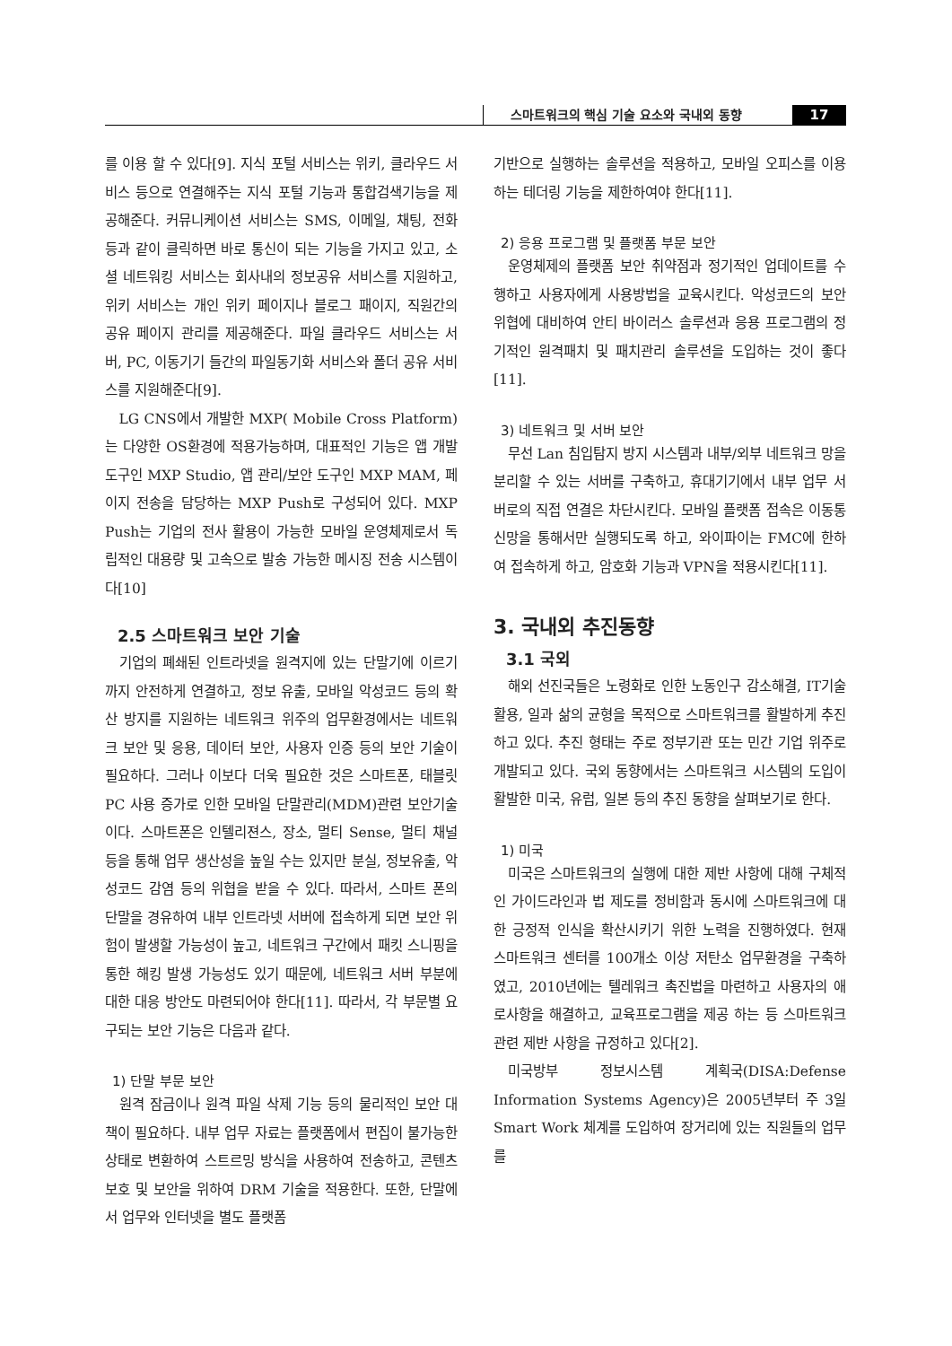스마트워크의 핵심 기술 요소와 국내외 동향
17
를 이용 할 수 있다[9]. 지식 포털 서비스는 위키, 클라우드 서비스 등으로 연결해주는 지식 포털 기능과 통합검색기능을 제공해준다. 커뮤니케이션 서비스는 SMS, 이메일, 채팅, 전화 등과 같이 클릭하면 바로 통신이 되는 기능을 가지고 있고, 소셜 네트워킹 서비스는 회사내의 정보공유 서비스를 지원하고, 위키 서비스는 개인 위키 페이지나 블로그 패이지, 직원간의 공유 페이지 관리를 제공해준다. 파일 클라우드 서비스는 서버, PC, 이동기기 들간의 파일동기화 서비스와 폴더 공유 서비스를 지원해준다[9].
LG CNS에서 개발한 MXP( Mobile Cross Platform)는 다양한 OS환경에 적용가능하며, 대표적인 기능은 앱 개발 도구인 MXP Studio, 앱 관리/보안 도구인 MXP MAM, 페이지 전송을 담당하는 MXP Push로 구성되어 있다. MXP Push는 기업의 전사 활용이 가능한 모바일 운영체제로서 독립적인 대용량 및 고속으로 발송 가능한 메시징 전송 시스템이다[10]
2.5 스마트워크 보안 기술
기업의 폐쇄된 인트라넷을 원격지에 있는 단말기에 이르기까지 안전하게 연결하고, 정보 유출, 모바일 악성코드 등의 확산 방지를 지원하는 네트워크 위주의 업무환경에서는 네트워크 보안 및 응용, 데이터 보안, 사용자 인증 등의 보안 기술이 필요하다. 그러나 이보다 더욱 필요한 것은 스마트폰, 태블릿 PC 사용 증가로 인한 모바일 단말관리(MDM)관련 보안기술이다. 스마트폰은 인텔리젼스, 장소, 멀티 Sense, 멀티 채널 등을 통해 업무 생산성을 높일 수는 있지만 분실, 정보유출, 악성코드 감염 등의 위협을 받을 수 있다. 따라서, 스마트 폰의 단말을 경유하여 내부 인트라넷 서버에 접속하게 되면 보안 위험이 발생할 가능성이 높고, 네트워크 구간에서 패킷 스니핑을 통한 해킹 발생 가능성도 있기 때문에, 네트워크 서버 부분에 대한 대응 방안도 마련되어야 한다[11]. 따라서, 각 부문별 요구되는 보안 기능은 다음과 같다.
1) 단말 부문 보안
원격 잠금이나 원격 파일 삭제 기능 등의 물리적인 보안 대책이 필요하다. 내부 업무 자료는 플랫폼에서 편집이 불가능한 상태로 변환하여 스트르밍 방식을 사용하여 전송하고, 콘텐츠 보호 및 보안을 위하여 DRM 기술을 적용한다. 또한, 단말에서 업무와 인터넷을 별도 플랫폼
기반으로 실행하는 솔루션을 적용하고, 모바일 오피스를 이용하는 테더링 기능을 제한하여야 한다[11].
2) 응용 프로그램 및 플랫폼 부문 보안
운영체제의 플랫폼 보안 취약점과 정기적인 업데이트를 수행하고 사용자에게 사용방법을 교육시킨다. 악성코드의 보안 위협에 대비하여 안티 바이러스 솔루션과 응용 프로그램의 정기적인 원격패치 및 패치관리 솔루션을 도입하는 것이 좋다[11].
3) 네트워크 및 서버 보안
무선 Lan 침입탐지 방지 시스템과 내부/외부 네트워크 망을 분리할 수 있는 서버를 구축하고, 휴대기기에서 내부 업무 서버로의 직접 연결은 차단시킨다. 모바일 플랫폼 접속은 이동통신망을 통해서만 실행되도록 하고, 와이파이는 FMC에 한하여 접속하게 하고, 암호화 기능과 VPN을 적용시킨다[11].
3. 국내외 추진동향
3.1 국외
해외 선진국들은 노령화로 인한 노동인구 감소해결, IT기술 활용, 일과 삶의 균형을 목적으로 스마트워크를 활발하게 추진하고 있다. 추진 형태는 주로 정부기관 또는 민간 기업 위주로 개발되고 있다. 국외 동향에서는 스마트워크 시스템의 도입이 활발한 미국, 유럽, 일본 등의 추진 동향을 살펴보기로 한다.
1) 미국
미국은 스마트워크의 실행에 대한 제반 사항에 대해 구체적인 가이드라인과 법 제도를 정비함과 동시에 스마트워크에 대한 긍정적 인식을 확산시키기 위한 노력을 진행하였다. 현재 스마트워크 센터를 100개소 이상 저탄소 업무환경을 구축하였고, 2010년에는 텔레워크 촉진법을 마련하고 사용자의 애로사항을 해결하고, 교육프로그램을 제공 하는 등 스마트워크 관련 제반 사항을 규정하고 있다[2].
미국방부 정보시스템 계획국(DISA:Defense Information Systems Agency)은 2005년부터 주 3일 Smart Work 체계를 도입하여 장거리에 있는 직원들의 업무를